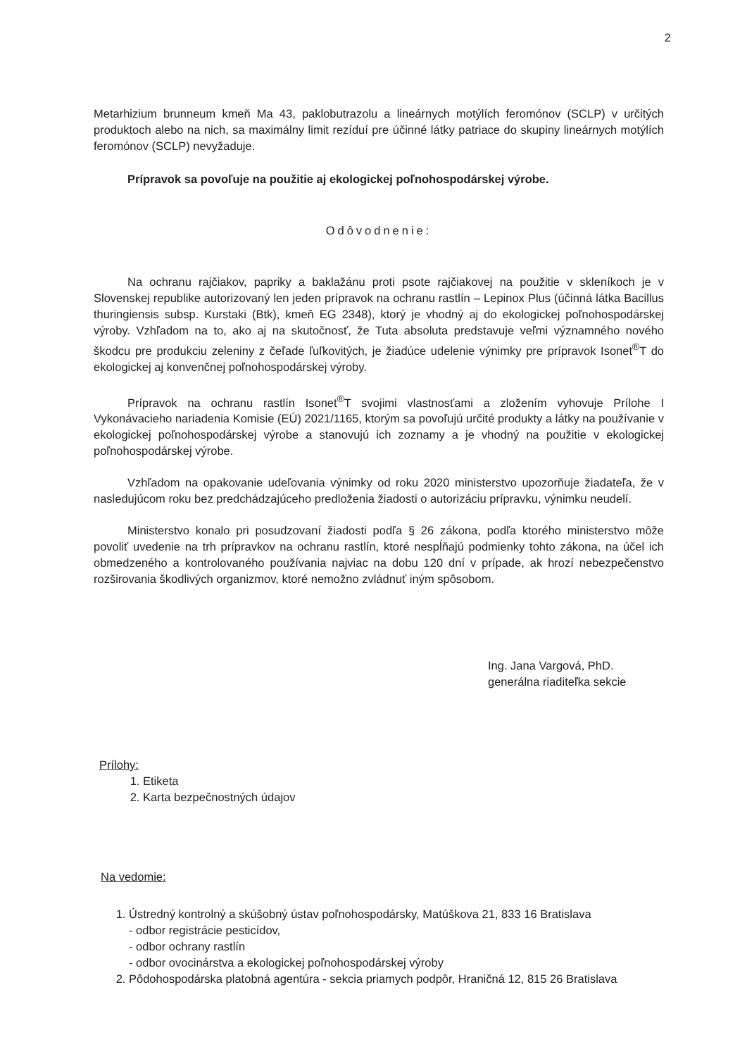2
Metarhizium brunneum kmeň Ma 43, paklobutrazolu a lineárnych motýlích feromónov (SCLP) v určitých produktoch alebo na nich, sa maximálny limit rezíduí pre účinné látky patriace do skupiny lineárnych motýlích feromónov (SCLP) nevyžaduje.
Prípravok sa povoľuje na použitie aj ekologickej poľnohospodárskej výrobe.
Odôvodnenie:
Na ochranu rajčiakov, papriky a baklažánu proti psote rajčiakovej na použitie v skleníkoch je v Slovenskej republike autorizovaný len jeden prípravok na ochranu rastlín – Lepinox Plus (účinná látka Bacillus thuringiensis subsp. Kurstaki (Btk), kmeň EG 2348), ktorý je vhodný aj do ekologickej poľnohospodárskej výroby. Vzhľadom na to, ako aj na skutočnosť, že Tuta absoluta predstavuje veľmi významného nového škodcu pre produkciu zeleniny z čeľade ľuľkovitých, je žiadúce udelenie výnimky pre prípravok Isonet<sup>®</sup>T do ekologickej aj konvenčnej poľnohospodárskej výroby.
Prípravok na ochranu rastlín Isonet<sup>®</sup>T svojimi vlastnosťami a zložením vyhovuje Prílohe I Vykonávacieho nariadenia Komisie (EÚ) 2021/1165, ktorým sa povoľujú určité produkty a látky na používanie v ekologickej poľnohospodárskej výrobe a stanovujú ich zoznamy a je vhodný na použitie v ekologickej poľnohospodárskej výrobe.
Vzhľadom na opakovanie udeľovania výnimky od roku 2020 ministerstvo upozorňuje žiadateľa, že v nasledujúcom roku bez predchádzajúceho predloženia žiadosti o autorizáciu prípravku, výnimku neudelí.
Ministerstvo konalo pri posudzovaní žiadosti podľa § 26 zákona, podľa ktorého ministerstvo môže povoliť uvedenie na trh prípravkov na ochranu rastlín, ktoré nespĺňajú podmienky tohto zákona, na účel ich obmedzeného a kontrolovaného používania najviac na dobu 120 dní v prípade, ak hrozí nebezpečenstvo rozširovania škodlivých organizmov, ktoré nemožno zvládnuť iným spôsobom.
Ing. Jana Vargová, PhD.
generálna riaditeľka sekcie
Prílohy:
1. Etiketa
2. Karta bezpečnostných údajov
Na vedomie:
1. Ústredný kontrolný a skúšobný ústav poľnohospodársky, Matúškova 21, 833 16 Bratislava
- odbor registrácie pesticídov,
- odbor ochrany rastlín
- odbor ovocinárstva a ekologickej poľnohospodárskej výroby
2. Pôdohospodárska platobná agentúra - sekcia priamych podpôr, Hraničná 12, 815 26 Bratislava